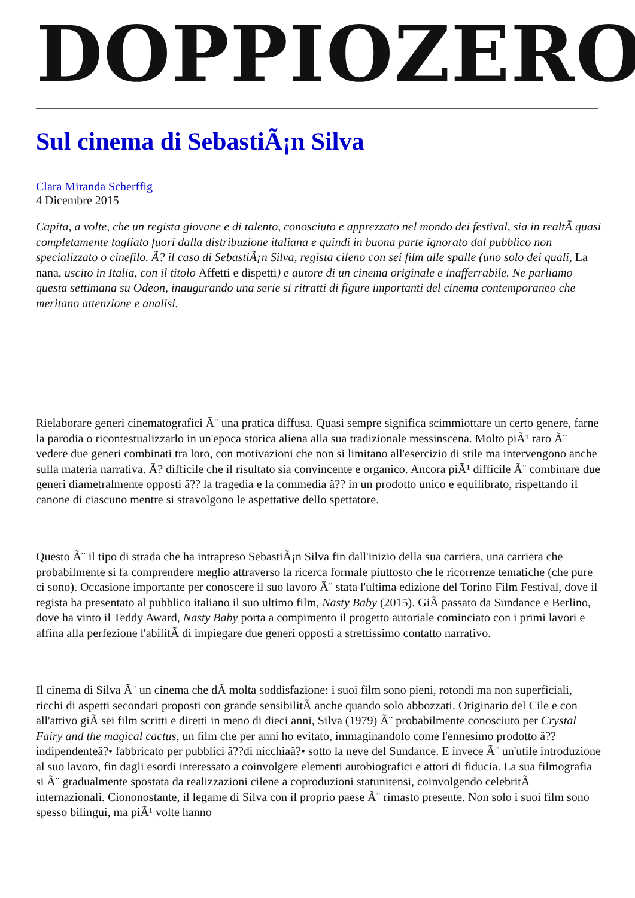DOPPIOZERO
Sul cinema di SebastiÃ¡n Silva
Clara Miranda Scherffig
4 Dicembre 2015
Capita, a volte, che un regista giovane e di talento, conosciuto e apprezzato nel mondo dei festival, sia in realtÃ quasi completamente tagliato fuori dalla distribuzione italiana e quindi in buona parte ignorato dal pubblico non specializzato o cinefilo. Ã? il caso di SebastiÃ¡n Silva, regista cileno con sei film alle spalle (uno solo dei quali, La nana, uscito in Italia, con il titolo Affetti e dispetti) e autore di un cinema originale e inafferrabile. Ne parliamo questa settimana su Odeon, inaugurando una serie si ritratti di figure importanti del cinema contemporaneo che meritano attenzione e analisi.
Rielaborare generi cinematografici Ã¨ una pratica diffusa. Quasi sempre significa scimmiottare un certo genere, farne la parodia o ricontestualizzarlo in un'epoca storica aliena alla sua tradizionale messinscena. Molto piÃ¹ raro Ã¨ vedere due generi combinati tra loro, con motivazioni che non si limitano all'esercizio di stile ma intervengono anche sulla materia narrativa. Ã? difficile che il risultato sia convincente e organico. Ancora piÃ¹ difficile Ã¨ combinare due generi diametralmente opposti â?? la tragedia e la commedia â?? in un prodotto unico e equilibrato, rispettando il canone di ciascuno mentre si stravolgono le aspettative dello spettatore.
Questo Ã¨ il tipo di strada che ha intrapreso SebastiÃ¡n Silva fin dall'inizio della sua carriera, una carriera che probabilmente si fa comprendere meglio attraverso la ricerca formale piuttosto che le ricorrenze tematiche (che pure ci sono). Occasione importante per conoscere il suo lavoro Ã¨ stata l'ultima edizione del Torino Film Festival, dove il regista ha presentato al pubblico italiano il suo ultimo film, Nasty Baby (2015). GiÃ passato da Sundance e Berlino, dove ha vinto il Teddy Award, Nasty Baby porta a compimento il progetto autoriale cominciato con i primi lavori e affina alla perfezione l'abilitÃ di impiegare due generi opposti a strettissimo contatto narrativo.
Il cinema di Silva Ã¨ un cinema che dÃ molta soddisfazione: i suoi film sono pieni, rotondi ma non superficiali, ricchi di aspetti secondari proposti con grande sensibilitÃ anche quando solo abbozzati. Originario del Cile e con all'attivo giÃ sei film scritti e diretti in meno di dieci anni, Silva (1979) Ã¨ probabilmente conosciuto per Crystal Fairy and the magical cactus, un film che per anni ho evitato, immaginandolo come l'ennesimo prodotto â??indipendenteâ?• fabbricato per pubblici â??di nicchiaâ?• sotto la neve del Sundance. E invece Ã¨ un'utile introduzione al suo lavoro, fin dagli esordi interessato a coinvolgere elementi autobiografici e attori di fiducia. La sua filmografia si Ã¨ gradualmente spostata da realizzazioni cilene a coproduzioni statunitensi, coinvolgendo celebritÃ internazionali. Ciononostante, il legame di Silva con il proprio paese Ã¨ rimasto presente. Non solo i suoi film sono spesso bilingui, ma piÃ¹ volte hanno